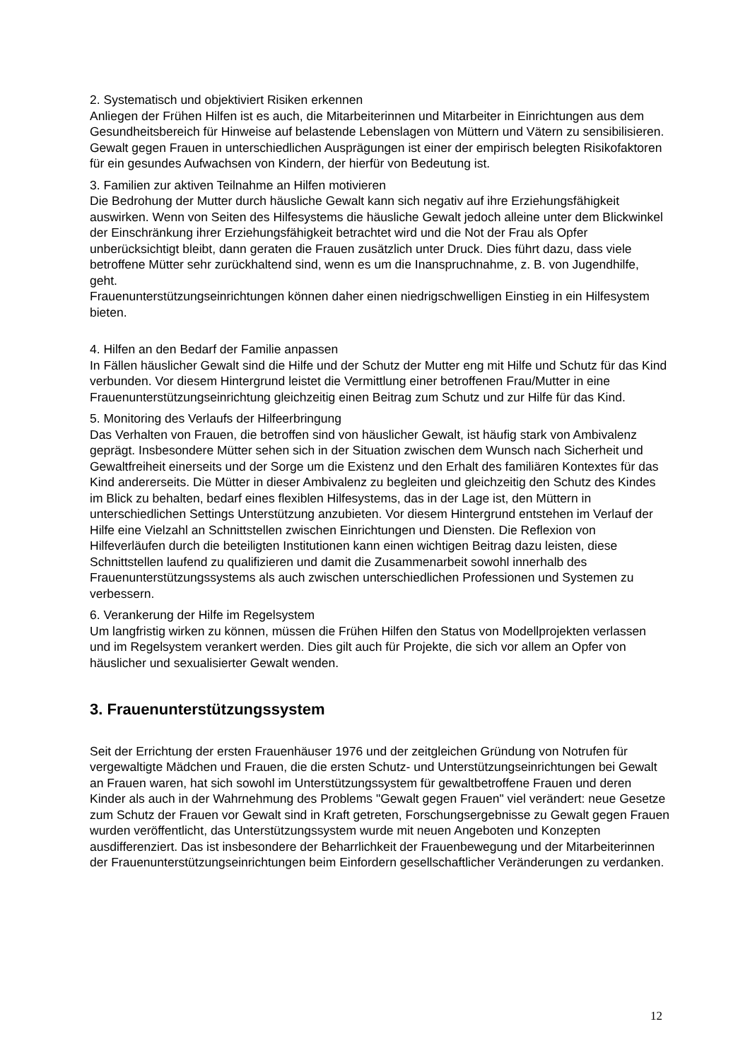2. Systematisch und objektiviert Risiken erkennen
Anliegen der Frühen Hilfen ist es auch, die Mitarbeiterinnen und Mitarbeiter in Einrichtungen aus dem Gesundheitsbereich für Hinweise auf belastende Lebenslagen von Müttern und Vätern zu sensibilisieren. Gewalt gegen Frauen in unterschiedlichen Ausprägungen ist einer der empirisch belegten Risikofaktoren für ein gesundes Aufwachsen von Kindern, der hierfür von Bedeutung ist.
3. Familien zur aktiven Teilnahme an Hilfen motivieren
Die Bedrohung der Mutter durch häusliche Gewalt kann sich negativ auf ihre Erziehungsfähigkeit auswirken. Wenn von Seiten des Hilfesystems die häusliche Gewalt jedoch alleine unter dem Blickwinkel der Einschränkung ihrer Erziehungsfähigkeit betrachtet wird und die Not der Frau als Opfer unberücksichtigt bleibt, dann geraten die Frauen zusätzlich unter Druck. Dies führt dazu, dass viele betroffene Mütter sehr zurückhaltend sind, wenn es um die Inanspruchnahme, z. B. von Jugendhilfe, geht.
Frauenunterstützungseinrichtungen können daher einen niedrigschwelligen Einstieg in ein Hilfesystem bieten.
4. Hilfen an den Bedarf der Familie anpassen
In Fällen häuslicher Gewalt sind die Hilfe und der Schutz der Mutter eng mit Hilfe und Schutz für das Kind verbunden. Vor diesem Hintergrund leistet die Vermittlung einer betroffenen Frau/Mutter in eine Frauenunterstützungseinrichtung gleichzeitig einen Beitrag zum Schutz und zur Hilfe für das Kind.
5. Monitoring des Verlaufs der Hilfeerbringung
Das Verhalten von Frauen, die betroffen sind von häuslicher Gewalt, ist häufig stark von Ambivalenz geprägt. Insbesondere Mütter sehen sich in der Situation zwischen dem Wunsch nach Sicherheit und Gewaltfreiheit einerseits und der Sorge um die Existenz und den Erhalt des familiären Kontextes für das Kind andererseits. Die Mütter in dieser Ambivalenz zu begleiten und gleichzeitig den Schutz des Kindes im Blick zu behalten, bedarf eines flexiblen Hilfesystems, das in der Lage ist, den Müttern in unterschiedlichen Settings Unterstützung anzubieten. Vor diesem Hintergrund entstehen im Verlauf der Hilfe eine Vielzahl an Schnittstellen zwischen Einrichtungen und Diensten. Die Reflexion von Hilfeverläufen durch die beteiligten Institutionen kann einen wichtigen Beitrag dazu leisten, diese Schnittstellen laufend zu qualifizieren und damit die Zusammenarbeit sowohl innerhalb des Frauenunterstützungssystems als auch zwischen unterschiedlichen Professionen und Systemen zu verbessern.
6. Verankerung der Hilfe im Regelsystem
Um langfristig wirken zu können, müssen die Frühen Hilfen den Status von Modellprojekten verlassen und im Regelsystem verankert werden. Dies gilt auch für Projekte, die sich vor allem an Opfer von häuslicher und sexualisierter Gewalt wenden.
3. Frauenunterstützungssystem
Seit der Errichtung der ersten Frauenhäuser 1976 und der zeitgleichen Gründung von Notrufen für vergewaltigte Mädchen und Frauen, die die ersten Schutz- und Unterstützungseinrichtungen bei Gewalt an Frauen waren, hat sich sowohl im Unterstützungssystem für gewaltbetroffene Frauen und deren Kinder als auch in der Wahrnehmung des Problems "Gewalt gegen Frauen" viel verändert: neue Gesetze zum Schutz der Frauen vor Gewalt sind in Kraft getreten, Forschungsergebnisse zu Gewalt gegen Frauen wurden veröffentlicht, das Unterstützungssystem wurde mit neuen Angeboten und Konzepten ausdifferenziert. Das ist insbesondere der Beharrlichkeit der Frauenbewegung und der Mitarbeiterinnen der Frauenunterstützungseinrichtungen beim Einfordern gesellschaftlicher Veränderungen zu verdanken.
12